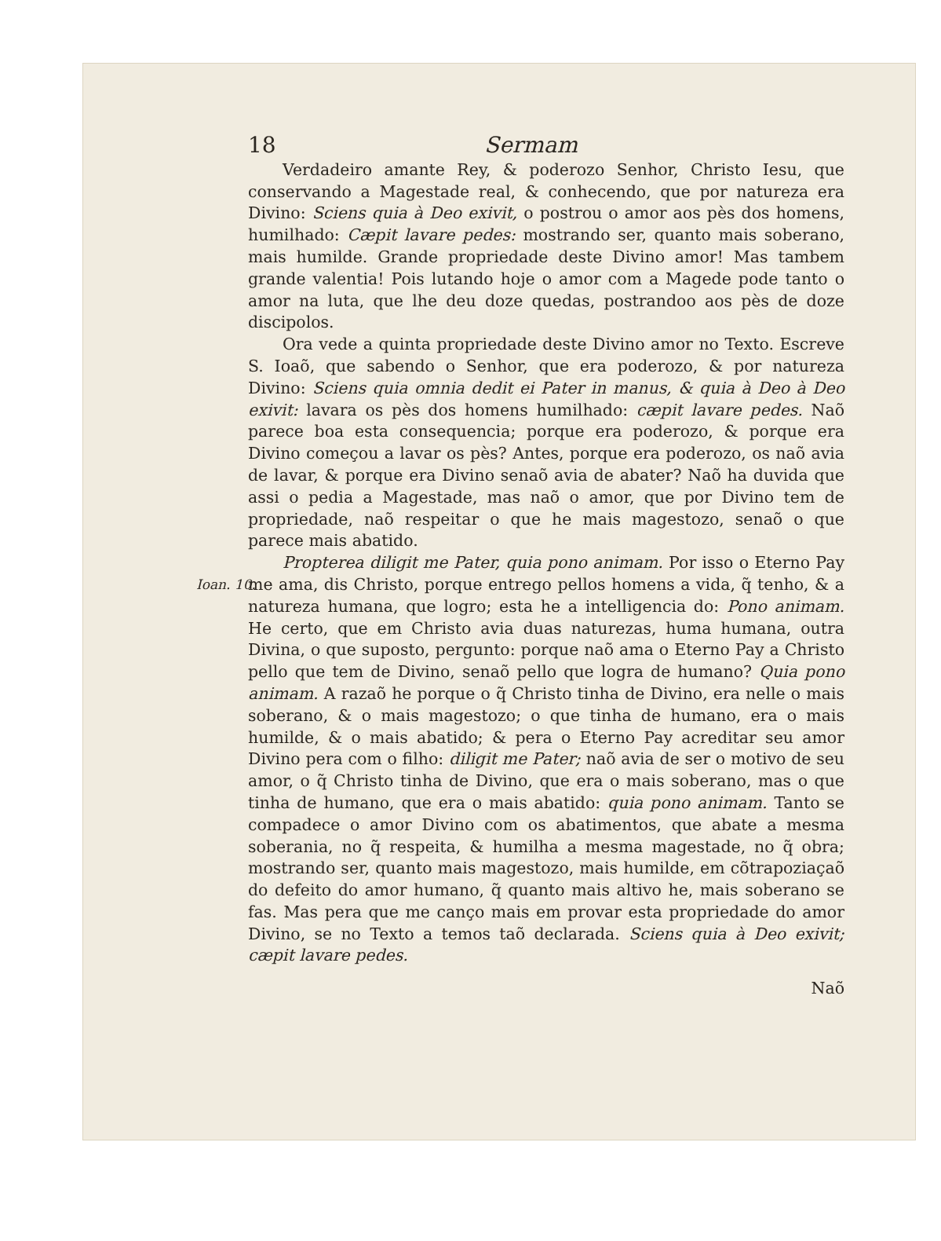18 Sermam
Verdadeiro amante Rey, & poderozo Senhor, Christo Iesu, que conservando a Magestade real, & conhecendo, que por natureza era Divino: Sciens quia à Deo exivit, o postrou o amor aos pès dos homens, humilhado: Cæpit lavare pedes: mostrando ser, quanto mais soberano, mais humilde. Grande propriedade deste Divino amor! Mas tambem grande valentia! Pois lutando hoje o amor com a Magede pode tanto o amor na luta, que lhe deu doze quedas, postrandoo aos pès de doze discipolos.
Ora vede a quinta propriedade deste Divino amor no Texto. Escreve S. Ioaõ, que sabendo o Senhor, que era poderozo, & por natureza Divino: Sciens quia omnia dedit ei Pater in manus, & quia à Deo à Deo exivit: lavara os pès dos homens humilhado: cæpit lavare pedes. Naõ parece boa esta consequencia; porque era poderozo, & porque era Divino começou a lavar os pès? Antes, porque era poderozo, os naõ avia de lavar, & porque era Divino senaõ avia de abater? Naõ ha duvida que assi o pedia a Magestade, mas naõ o amor, que por Divino tem de propriedade, naõ respeitar o que he mais magestozo, senaõ o que parece mais abatido.
Ioan. 10.
Propterea diligit me Pater, quia pono animam. Por isso o Eterno Pay me ama, dis Christo, porque entrego pellos homens a vida, q̃ tenho, & a natureza humana, que logro; esta he a intelligencia do: Pono animam. He certo, que em Christo avia duas naturezas, huma humana, outra Divina, o que suposto, pergunto: porque naõ ama o Eterno Pay a Christo pello que tem de Divino, senaõ pello que logra de humano? Quia pono animam. A razaõ he porque o q̃ Christo tinha de Divino, era nelle o mais soberano, & o mais magestozo; o que tinha de humano, era o mais humilde, & o mais abatido; & pera o Eterno Pay acreditar seu amor Divino pera com o filho: diligit me Pater; naõ avia de ser o motivo de seu amor, o q̃ Christo tinha de Divino, que era o mais soberano, mas o que tinha de humano, que era o mais abatido: quia pono animam. Tanto se compadece o amor Divino com os abatimentos, que abate a mesma soberania, no q̃ respeita, & humilha a mesma magestade, no q̃ obra; mostrando ser, quanto mais magestozo, mais humilde, em cõtrapoziaçaõ do defeito do amor humano, q̃ quanto mais altivo he, mais soberano se fas. Mas pera que me canço mais em provar esta propriedade do amor Divino, se no Texto a temos taõ declarada. Sciens quia à Deo exivit; cæpit lavare pedes.
Naõ